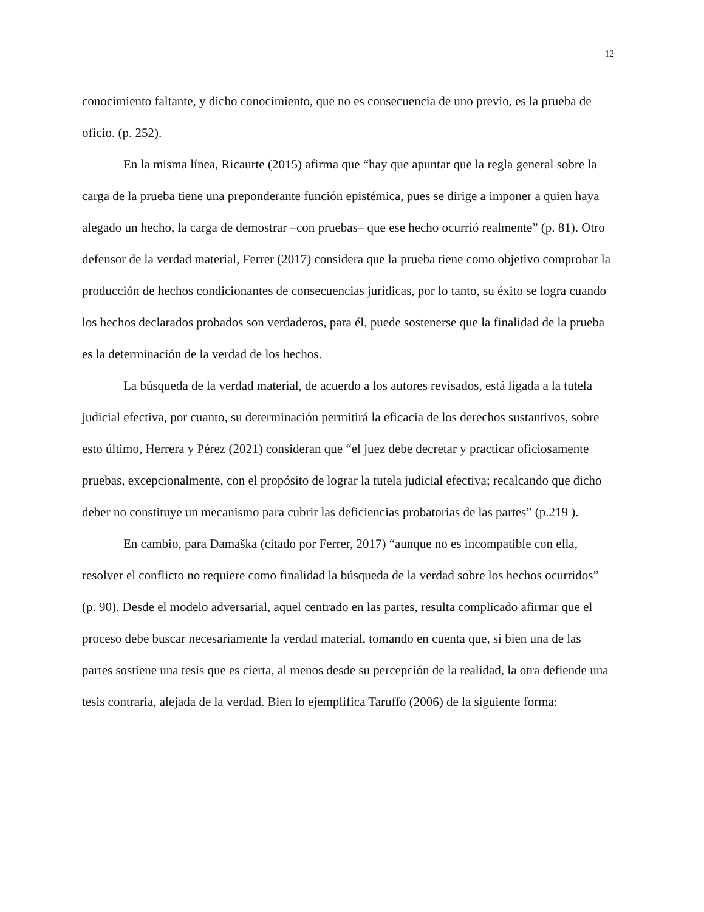12
conocimiento faltante, y dicho conocimiento, que no es consecuencia de uno previo, es la prueba de oficio. (p. 252).
En la misma línea, Ricaurte (2015) afirma que “hay que apuntar que la regla general sobre la carga de la prueba tiene una preponderante función epistémica, pues se dirige a imponer a quien haya alegado un hecho, la carga de demostrar –con pruebas– que ese hecho ocurrió realmente” (p. 81). Otro defensor de la verdad material, Ferrer (2017) considera que la prueba tiene como objetivo comprobar la producción de hechos condicionantes de consecuencias jurídicas, por lo tanto, su éxito se logra cuando los hechos declarados probados son verdaderos, para él, puede sostenerse que la finalidad de la prueba es la determinación de la verdad de los hechos.
La búsqueda de la verdad material, de acuerdo a los autores revisados, está ligada a la tutela judicial efectiva, por cuanto, su determinación permitirá la eficacia de los derechos sustantivos, sobre esto último, Herrera y Pérez (2021) consideran que “el juez debe decretar y practicar oficiosamente pruebas, excepcionalmente, con el propósito de lograr la tutela judicial efectiva; recalcando que dicho deber no constituye un mecanismo para cubrir las deficiencias probatorias de las partes” (p.219 ).
En cambio, para Damaška (citado por Ferrer, 2017) “aunque no es incompatible con ella, resolver el conflicto no requiere como finalidad la búsqueda de la verdad sobre los hechos ocurridos” (p. 90). Desde el modelo adversarial, aquel centrado en las partes, resulta complicado afirmar que el proceso debe buscar necesariamente la verdad material, tomando en cuenta que, si bien una de las partes sostiene una tesis que es cierta, al menos desde su percepción de la realidad, la otra defiende una tesis contraria, alejada de la verdad. Bien lo ejemplifica Taruffo (2006) de la siguiente forma: